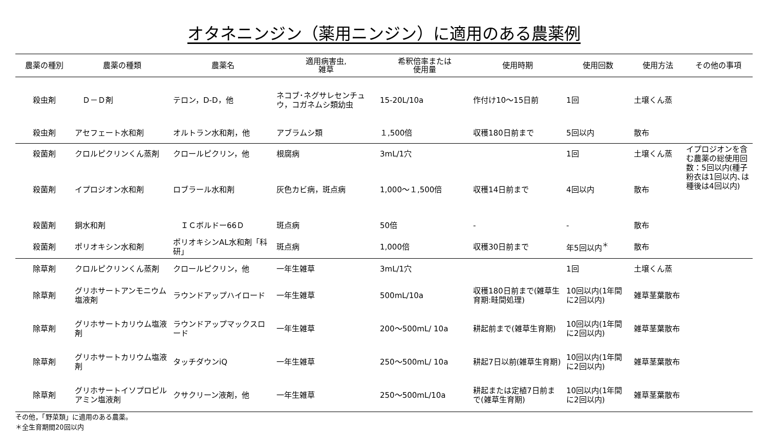オタネニンジン（薬用ニンジン）に適用のある農薬例
| 農薬の種別 | 農薬の種類 | 農薬名 | 適用病害虫, 雑草 | 希釈倍率または 使用量 | 使用時期 | 使用回数 | 使用方法 | その他の事項 |
| --- | --- | --- | --- | --- | --- | --- | --- | --- |
| 殺虫剤 | Ｄ－Ｄ剤 | テロン，D-D，他 | ネコブ･ネグサレセンチュウ，コガネムシ類幼虫 | 15-20L/10a | 作付け10～15日前 | 1回 | 土壌くん蒸 | |
| 殺虫剤 | アセフェート水和剤 | オルトラン水和剤，他 | アブラムシ類 | １,500倍 | 収穫180日前まで | 5回以内 | 散布 | |
| 殺菌剤 | クロルピクリンくん蒸剤 | クロールピクリン，他 | 根腐病 | 3mL/1穴 | | 1回 | 土壌くん蒸 | イプロジオンを含む農薬の総使用回数：5回以内(種子粉衣は1回以内､は種後は4回以内) |
| 殺菌剤 | イプロジオン水和剤 | ロブラール水和剤 | 灰色カビ病，斑点病 | 1,000～１,500倍 | 収穫14日前まで | 4回以内 | 散布 | |
| 殺菌剤 | 銅水和剤 | ＩＣボルドー66Ｄ | 斑点病 | 50倍 | - | - | 散布 | |
| 殺菌剤 | ポリオキシン水和剤 | ポリオキシンAL水和剤「科研」 | 斑点病 | 1,000倍 | 収穫30日前まで | 年5回以内<sup>＊</sup> | 散布 | |
| 除草剤 | クロルピクリンくん蒸剤 | クロールピクリン，他 | 一年生雑草 | 3mL/1穴 | | 1回 | 土壌くん蒸 | |
| 除草剤 | グリホサートアンモニウム塩液剤 | ラウンドアップハイロード | 一年生雑草 | 500mL/10a | 収穫180日前まで(雑草生育期:畦間処理) | 10回以内(1年間に2回以内) | 雑草茎葉散布 | |
| 除草剤 | グリホサートカリウム塩液剤 | ラウンドアップマックスロード | 一年生雑草 | 200～500mL/ 10a | 耕起前まで(雑草生育期) | 10回以内(1年間に2回以内) | 雑草茎葉散布 | |
| 除草剤 | グリホサートカリウム塩液剤 | タッチダウンiQ | 一年生雑草 | 250～500mL/ 10a | 耕起7日以前(雑草生育期) | 10回以内(1年間に2回以内) | 雑草茎葉散布 | |
| 除草剤 | グリホサートイソプロピルアミン塩液剤 | クサクリーン液剤，他 | 一年生雑草 | 250～500mL/10a | 耕起または定植7日前まで(雑草生育期) | 10回以内(1年間に2回以内) | 雑草茎葉散布 | |
その他，「野菜類」に適用のある農薬。
＊全生育期間20回以内